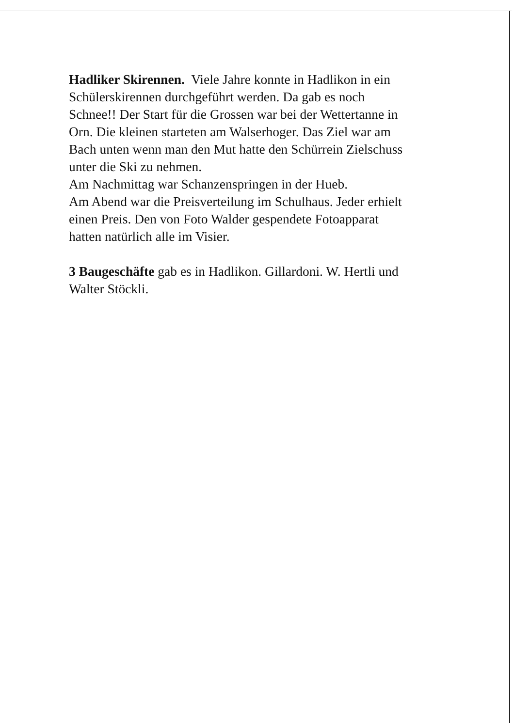Hadliker Skirennen. Viele Jahre konnte in Hadlikon in ein
Schülerskirennen durchgeführt werden. Da gab es noch
Schnee!! Der Start für die Grossen war bei der Wettertanne in
Orn. Die kleinen starteten am Walserhoger. Das Ziel war am
Bach unten wenn man den Mut hatte den Schürrein Zielschuss
unter die Ski zu nehmen.
Am Nachmittag war Schanzenspringen in der Hueb.
Am Abend war die Preisverteilung im Schulhaus. Jeder erhielt
einen Preis. Den von Foto Walder gespendete Fotoapparat
hatten natürlich alle im Visier.
3 Baugeschäfte gab es in Hadlikon. Gillardoni. W. Hertli und
Walter Stöckli.